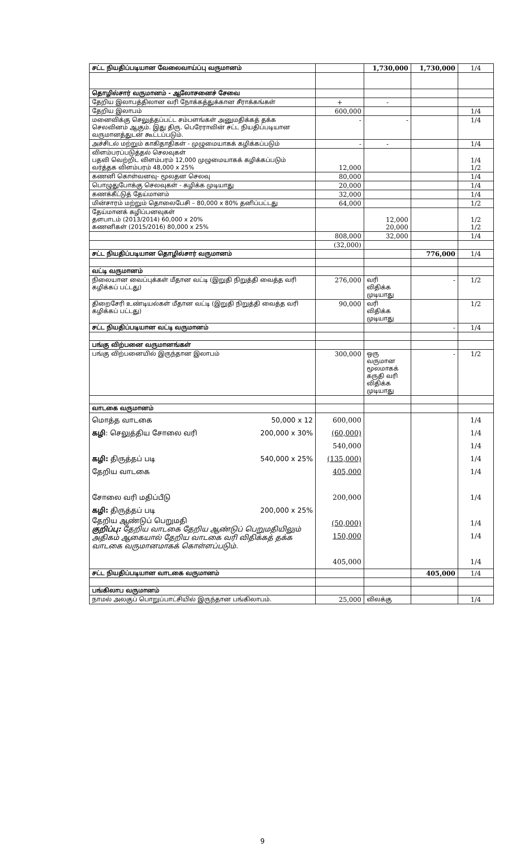| சட்ட நியதிப்படியான வேலைவாய்ப்பு வருமானம் | | 1,730,000 | 1,730,000 | 1/4 |
| தொழில்சார் வருமானம் - ஆலோசனைச் சேவை | | | | |
| தேறிய இலாபத்திலான வரி நோக்கத்துக்கான சீராக்கங்கள் | + | - | | |
| தேறிய இலாபம் | 600,000 | | | 1/4 |
| மனைவிக்கு செலுத்தப்பட்ட சம்பளங்கள் அனுமதிக்கத் தக்க செலவினம் ஆகும். இது திரு. பெரேராவின் சட்ட நியதிப்படியான வருமானத்துடன் கூட்டப்படும். | - | - | | 1/4 |
| அச்சிடல் மற்றும் காகிதாதிகள் - முழுமையாகக் கழிக்கப்படும் | - | - | | 1/4 |
| விளம்பரப்படுத்தல் செலவுகள் பதவி வெற்றிட விளம்பரம் 12,000 முழுமையாகக் கழிக்கப்படும் வர்த்தக விளம்பரம் 48,000 x 25% | 12,000 | | | 1/4 1/2 |
| கணனி கொள்வனவு- மூலதன செலவு | 80,000 | | | 1/4 |
| பொழுதுபோக்கு செலவுகள் - கழிக்க முடியாது | 20,000 | | | 1/4 |
| கணக்கீட்டுத் தேய்மானம் | 32,000 | | | 1/4 |
| மின்சாரம் மற்றும் தொலைபேசி – 80,000 x 80% தனிப்பட்டது | 64,000 | | | 1/2 |
| தேய்மானக் கழிப்பனவுகள் தளபாடம் (2013/2014) 60,000 x 20% கணனிகள் (2015/2016) 80,000 x 25% | | 12,000 20,000 | | 1/2 1/2 |
| | 808,000 | 32,000 | | 1/4 |
| | (32,000) | | | |
| சட்ட நியதிப்படியான தொழில்சார் வருமானம் | | | 776,000 | 1/4 |
| வட்டி வருமானம் | | | | |
| நிலையான வைப்புக்கள் மீதான வட்டி (இறுதி நிறுத்தி வைத்த வரி கழிக்கப் பட்டது) | 276,000 | வரி விதிக்க முடியாது | - | 1/2 |
| திறைசேரி உண்டியல்கள் மீதான வட்டி (இறுதி நிறுத்தி வைத்த வரி கழிக்கப் பட்டது) | 90,000 | வரி விதிக்க முடியாது | | 1/2 |
| சட்ட நியதிப்படியான வட்டி வருமானம் | | | - | 1/4 |
| பங்கு விற்பனை வருமானங்கள் | | | | |
| பங்கு விற்பனையில் இருந்தான இலாபம் | 300,000 | ஒரு வருமான மூலமாகக் கருதி வரி விதிக்க முடியாது | - | 1/2 |
| வாடகை வருமானம் | | | | |
| மொத்த வாடகை 50,000 x 12 கழி : செலுத்திய சோலை வரி 200,000 x 30% கழி: திருத்தப் படி 540,000 x 25% தேறிய வாடகை சோலை வரி மதிப்பீடு கழி: திருத்தப் படி 200,000 x 25% தேறிய ஆண்டுப் பெறுமதி குறிப்பு: தேறிய வாடகை தேறிய ஆண்டுப் பெறுமதியிலும் அதிகம் ஆகையால் தேறிய வாடகை வரி விதிக்கத் தக்க வாடகை வருமானமாகக் கொள்ளப்படும். | 600,000 (60,000) 540,000 (135,000) 405,000 200,000 (50,000) 150,000 405,000 | | | 1/4 1/4 1/4 1/4 1/4 1/4 1/4 1/4 1/4 |
| சட்ட நியதிப்படியான வாடகை வருமானம் | | | 405,000 | 1/4 |
| பங்கிலாப வருமானம் | | | | |
| நாமல் அலகுப் பொறுப்பாட்சியில் இருந்தான பங்கிலாபம். | 25,000 | விலக்கு | | 1/4 |
9